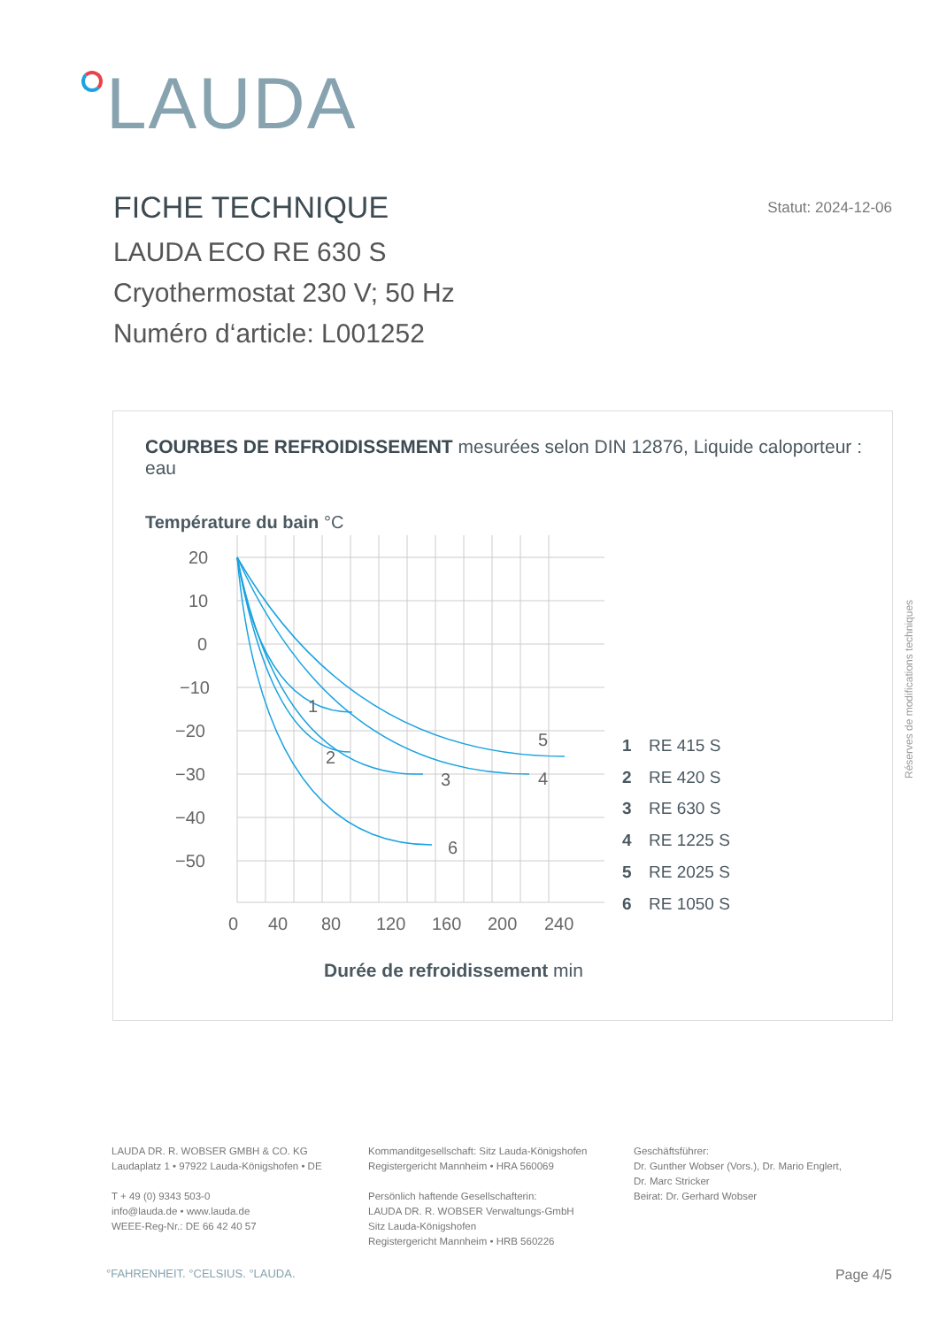LAUDA
FICHE TECHNIQUE
Statut: 2024-12-06
LAUDA ECO RE 630 S
Cryothermostat 230 V; 50 Hz
Numéro d‘article: L001252
COURBES DE REFROIDISSEMENT mesurées selon DIN 12876, Liquide caloporteur : eau
Température du bain °C
20
10
0
−10
−20
−30
−40
−50
1
2
3
4
5
6
0
40
80
120
160
200
240
1 RE 415 S
2 RE 420 S
3 RE 630 S
4 RE 1225 S
5 RE 2025 S
6 RE 1050 S
Durée de refroidissement min
Réserves de modifications techniques
LAUDA DR. R. WOBSER GMBH & CO. KG
Laudaplatz 1 • 97922 Lauda-Königshofen • DE
T + 49 (0) 9343 503-0
info@lauda.de • www.lauda.de
WEEE-Reg-Nr.: DE 66 42 40 57
Kommanditgesellschaft: Sitz Lauda-Königshofen
Registergericht Mannheim • HRA 560069
Persönlich haftende Gesellschafterin:
LAUDA DR. R. WOBSER Verwaltungs-GmbH
Sitz Lauda-Königshofen
Registergericht Mannheim • HRB 560226
Geschäftsführer:
Dr. Gunther Wobser (Vors.), Dr. Mario Englert,
Dr. Marc Stricker
Beirat: Dr. Gerhard Wobser
°FAHRENHEIT. °CELSIUS. °LAUDA. Page 4/5